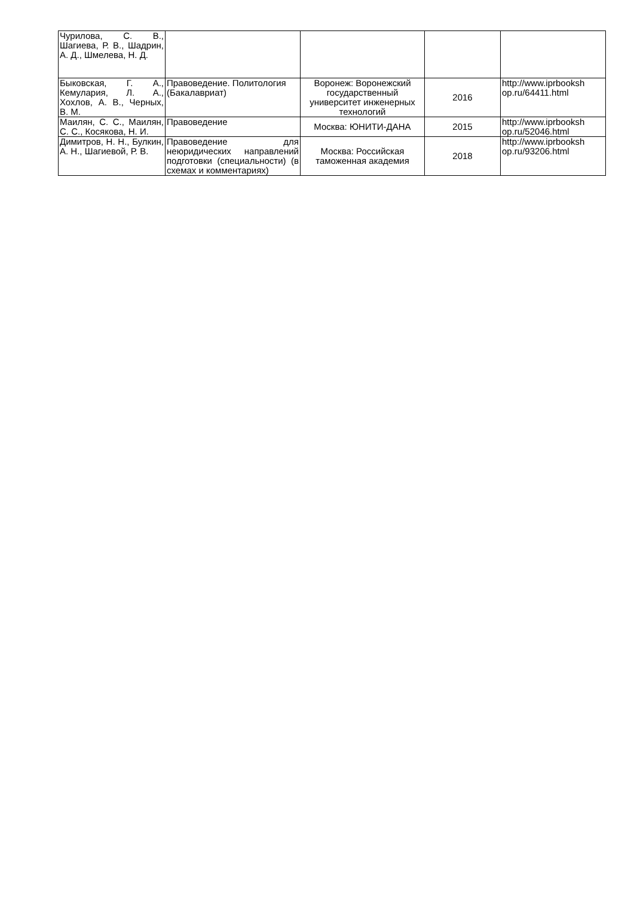| Чурилова, С. В., Шагиева, Р. В., Шадрин, А. Д., Шмелева, Н. Д. | | | | |
| Быковская, Г. А., Кемулария, Л. А., Хохлов, А. В., Черных, В. М. | Правоведение. Политология (Бакалавриат) | Воронеж: Воронежский государственный университет инженерных технологий | 2016 | http://www.iprbooksh op.ru/64411.html |
| Маилян, С. С., Маилян, С. С., Косякова, Н. И. | Правоведение | Москва: ЮНИТИ-ДАНА | 2015 | http://www.iprbooksh op.ru/52046.html |
| Димитров, Н. Н., Булкин, А. Н., Шагиевой, Р. В. | Правоведение для неюридических направлений подготовки (специальности) (в схемах и комментариях) | Москва: Российская таможенная академия | 2018 | http://www.iprbooksh op.ru/93206.html |